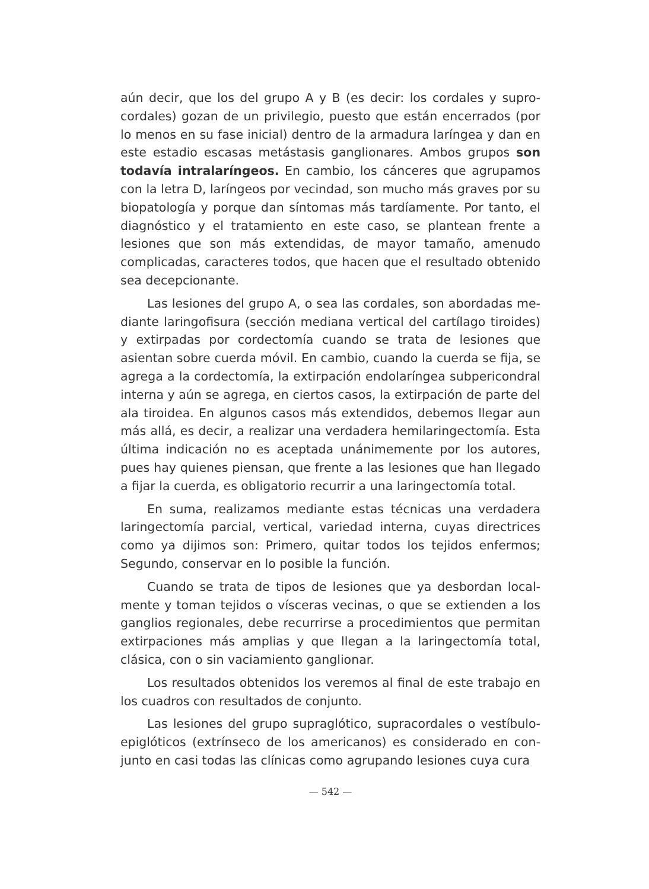aún decir, que los del grupo A y B (es decir: los cordales y supro­cordales) gozan de un privilegio, puesto que están encerrados (por lo menos en su fase inicial) dentro de la armadura laríngea y dan en este estadio escasas metástasis ganglionares. Ambos gru­pos son todavía intralaríngeos. En cambio, los cánceres que agru­pamos con la letra D, laríngeos por vecindad, son mucho más gra­ves por su biopatología y porque dan síntomas más tardíamente. Por tanto, el diagnóstico y el tratamiento en este caso, se plan­tean frente a lesiones que son más extendidas, de mayor tama­ño, amenudo complicadas, caracteres todos, que hacen que el re­sultado obtenido sea decepcionante.
Las lesiones del grupo A, o sea las cordales, son abordadas me­diante laringofisura (sección mediana vertical del cartílago tiroi­des) y extirpadas por cordectomía cuando se trata de lesiones que asientan sobre cuerda móvil. En cambio, cuando la cuerda se fija, se agrega a la cordectomía, la extirpación endolaríngea subperi­condral interna y aún se agrega, en ciertos casos, la extirpación de parte del ala tiroidea. En algunos casos más extendidos, debe­mos llegar aun más allá, es decir, a realizar una verdadera hemi­laringectomía. Esta última indicación no es aceptada unánime­mente por los autores, pues hay quienes piensan, que frente a las lesiones que han llegado a fijar la cuerda, es obligatorio recurrir a una laringectomía total.
En suma, realizamos mediante estas técnicas una verdadera laringectomía parcial, vertical, variedad interna, cuyas directri­ces como ya dijimos son: Primero, quitar todos los tejidos enfer­mos; Segundo, conservar en lo posible la función.
Cuando se trata de tipos de lesiones que ya desbordan local­mente y toman tejidos o vísceras vecinas, o que se extienden a los ganglios regionales, debe recurrirse a procedimientos que permi­tan extirpaciones más amplias y que llegan a la laringectomía total, clásica, con o sin vaciamiento ganglionar.
Los resultados obtenidos los veremos al final de este trabajo en los cuadros con resultados de conjunto.
Las lesiones del grupo supraglótico, supracordales o vestíbulo­epiglóticos (extrínseco de los americanos) es considerado en con­junto en casi todas las clínicas como agrupando lesiones cuya cura
— 542 —